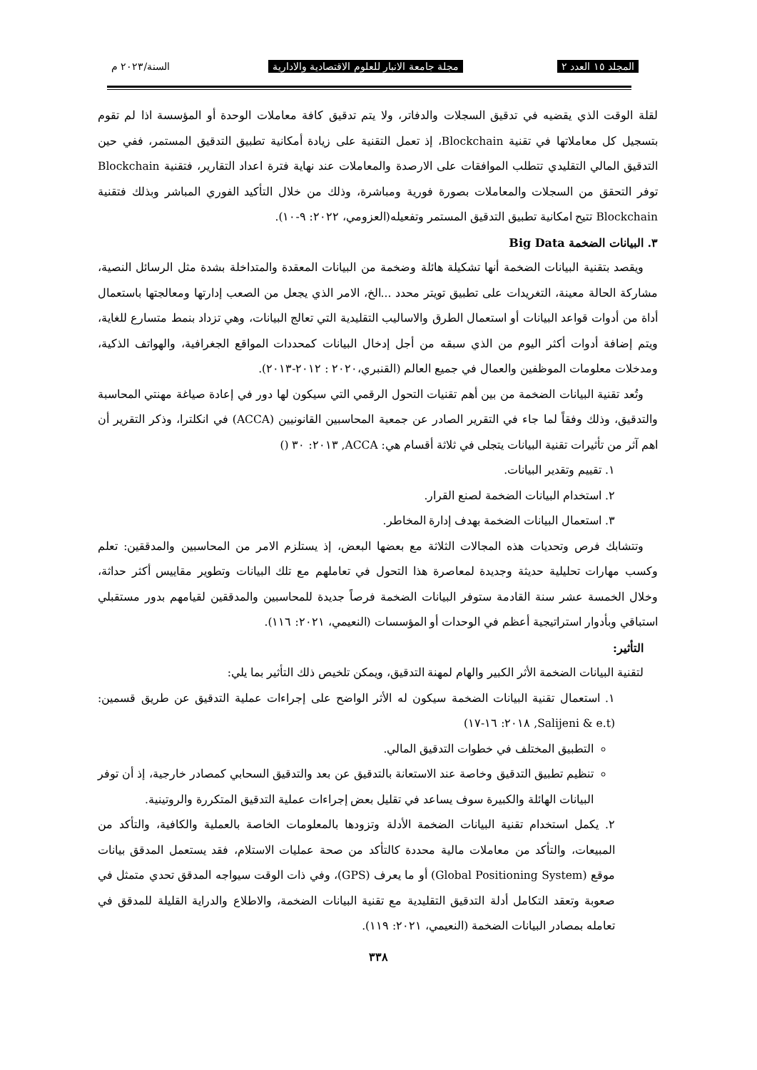المجلد ١٥ العدد ٢ مجلة جامعة الانبار للعلوم الاقتصادية والادارية السنة/٢٠٢٣ م
لقلة الوقت الذي يقضيه في تدقيق السجلات والدفاتر، ولا يتم تدقيق كافة معاملات الوحدة أو المؤسسة اذا لم تقوم بتسجيل كل معاملاتها في تقنية Blockchain، إذ تعمل التقنية على زيادة أمكانية تطبيق التدقيق المستمر، ففي حين التدقيق المالي التقليدي تتطلب الموافقات على الارصدة والمعاملات عند نهاية فترة اعداد التقارير، فتقنية Blockchain توفر التحقق من السجلات والمعاملات بصورة فورية ومباشرة، وذلك من خلال التأكيد الفوري المباشر وبذلك فتقنية Blockchain تتيح امكانية تطبيق التدقيق المستمر وتفعيله(العزومي، ٢٠٢٢: ٩-١٠).
٣. البيانات الضخمة Big Data
ويقصد بتقنية البيانات الضخمة أنها تشكيلة هائلة وضخمة من البيانات المعقدة والمتداخلة بشدة مثل الرسائل النصية، مشاركة الحالة معينة، التغريدات على تطبيق تويتر محدد ...الخ، الامر الذي يجعل من الصعب إدارتها ومعالجتها باستعمال أداة من أدوات قواعد البيانات أو استعمال الطرق والاساليب التقليدية التي تعالج البيانات، وهي تزداد بنمط متسارع للغاية، ويتم إضافة أدوات أكثر اليوم من الذي سبقه من أجل إدخال البيانات كمحددات المواقع الجغرافية، والهواتف الذكية، ومدخلات معلومات الموظفين والعمال في جميع العالم (القنبري،٢٠٢٠ : ٢٠١٢-٢٠١٣).
وتُعد تقنية البيانات الضخمة من بين أهم تقنيات التحول الرقمي التي سيكون لها دور في إعادة صياغة مهنتي المحاسبة والتدقيق، وذلك وفقاً لما جاء في التقرير الصادر عن جمعية المحاسبين القانونيين (ACCA) في انكلترا، وذكر التقرير أن اهم آثر من تأثيرات تقنية البيانات يتجلى في ثلاثة أقسام هي: ACCA, ٢٠١٣: ٣٠ ()
١. تقييم وتقدير البيانات.
٢. استخدام البيانات الضخمة لصنع القرار.
٣. استعمال البيانات الضخمة بهدف إدارة المخاطر.
وتتشابك فرص وتحديات هذه المجالات الثلاثة مع بعضها البعض، إذ يستلزم الامر من المحاسبين والمدققين: تعلم وكسب مهارات تحليلية حديثة وجديدة لمعاصرة هذا التحول في تعاملهم مع تلك البيانات وتطوير مقاييس أكثر حداثة، وخلال الخمسة عشر سنة القادمة ستوفر البيانات الضخمة فرصاً جديدة للمحاسبين والمدققين لقيامهم بدور مستقبلي استباقي وبأدوار استراتيجية أعظم في الوحدات أو المؤسسات (النعيمي، ٢٠٢١: ١١٦).
التأثير:
لتقنية البيانات الضخمة الأثر الكبير والهام لمهنة التدقيق، ويمكن تلخيص ذلك التأثير بما يلي:
١. استعمال تقنية البيانات الضخمة سيكون له الأثر الواضح على إجراءات عملية التدقيق عن طريق قسمين: (Salijeni & e.t, ٢٠١٨: ١٦-١٧)
التطبيق المختلف في خطوات التدقيق المالي.
تنظيم تطبيق التدقيق وخاصة عند الاستعانة بالتدقيق عن بعد والتدقيق السحابي كمصادر خارجية، إذ أن توفر البيانات الهائلة والكبيرة سوف يساعد في تقليل بعض إجراءات عملية التدقيق المتكررة والروتينية.
٢. يكمل استخدام تقنية البيانات الضخمة الأدلة وتزودها بالمعلومات الخاصة بالعملية والكافية، والتأكد من المبيعات، والتأكد من معاملات مالية محددة كالتأكد من صحة عمليات الاستلام، فقد يستعمل المدقق بيانات موقع (Global Positioning System) أو ما يعرف (GPS)، وفي ذات الوقت سيواجه المدقق تحدي متمثل في صعوبة وتعقد التكامل أدلة التدقيق التقليدية مع تقنية البيانات الضخمة، والاطلاع والدراية القليلة للمدقق في تعامله بمصادر البيانات الضخمة (النعيمي، ٢٠٢١: ١١٩).
٣٣٨